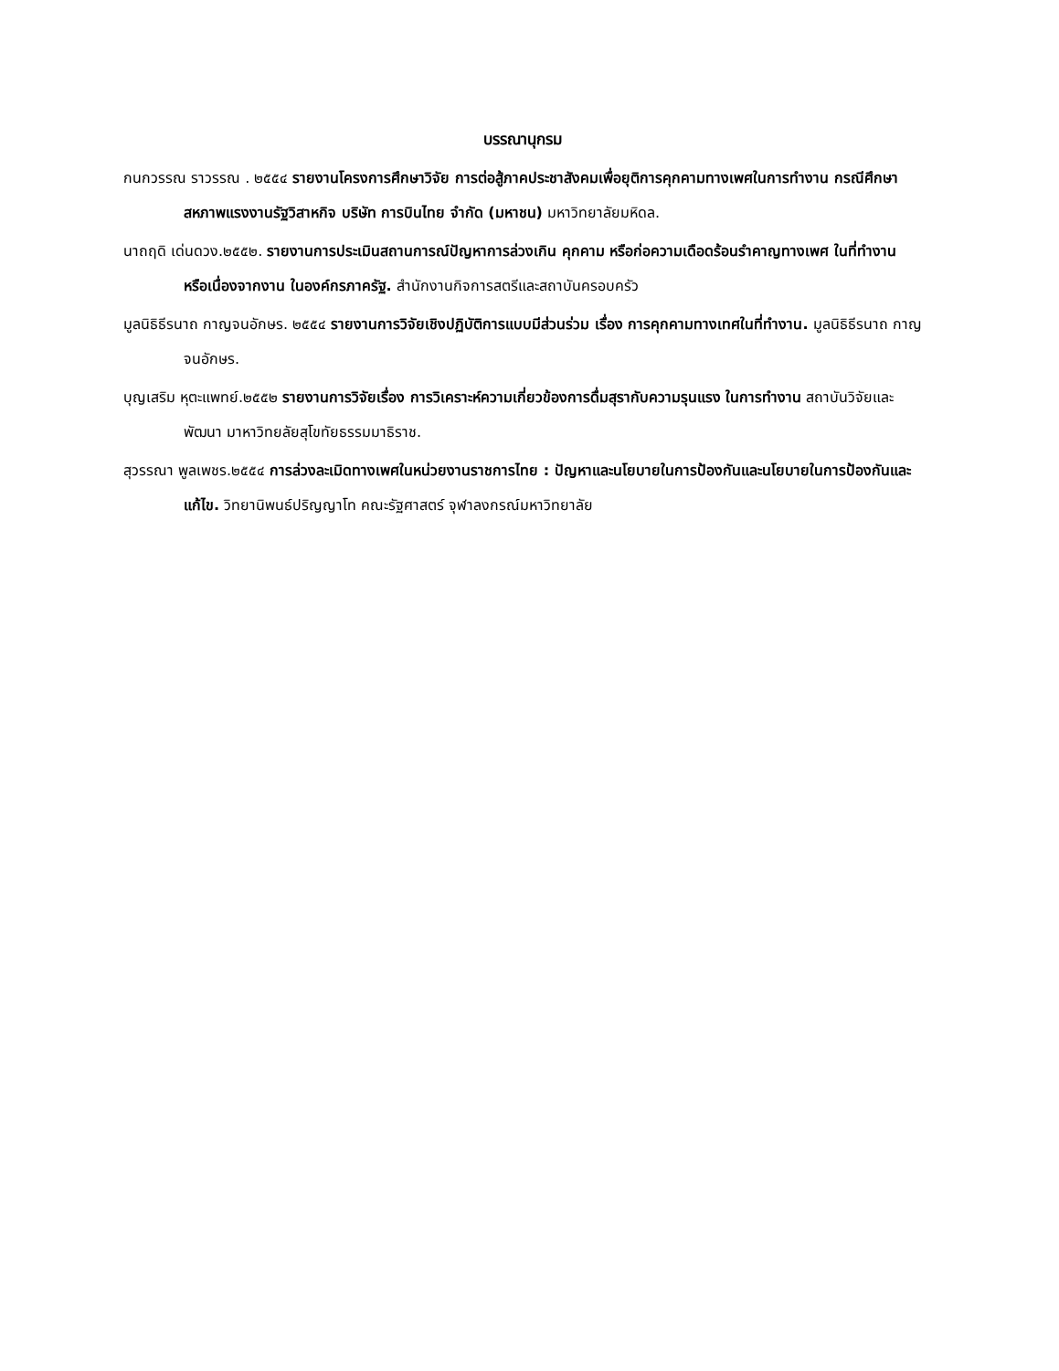บรรณานุกรม
กนกวรรณ ราวรรณ . ๒๕๕๔ รายงานโครงการศึกษาวิจัย การต่อสู้ภาคประชาสังคมเพื่อยุติการคุกคามทางเพศในการทำงาน กรณีศึกษาสหภาพแรงงานรัฐวิสาหกิจ บริษัท การบินไทย จำกัด (มหาชน) มหาวิทยาลัยมหิดล.
นาถฤดิ เด่นดวง.๒๕๕๒. รายงานการประเมินสถานการณ์ปัญหาการล่วงเกิน คุกคาม หรือก่อความเดือดร้อนรำคาญทางเพศ ในที่ทำงาน หรือเนื่องจากงาน ในองค์กรภาครัฐ. สำนักงานกิจการสตรีและสถาบันครอบครัว
มูลนิธิธีรนาถ กาญจนอักษร. ๒๕๕๔ รายงานการวิจัยเชิงปฏิบัติการแบบมีส่วนร่วม เรื่อง การคุกคามทางเทศในที่ทำงาน. มูลนิธิธีรนาถ กาญจนอักษร.
บุญเสริม หุตะแพทย์.๒๕๕๒ รายงานการวิจัยเรื่อง การวิเคราะห์ความเกี่ยวข้องการดื่มสุรากับความรุนแรง ในการทำงาน สถาบันวิจัยและพัฒนา มาหาวิทยลัยสุโขทัยธรรมมาธิราช.
สุวรรณา พูลเพชร.๒๕๕๔ การล่วงละเมิดทางเพศในหน่วยงานราชการไทย : ปัญหาและนโยบายในการป้องกันและนโยบายในการป้องกันและแก้ไข. วิทยานิพนธ์ปริญญาโท คณะรัฐศาสตร์ จุฬาลงกรณ์มหาวิทยาลัย